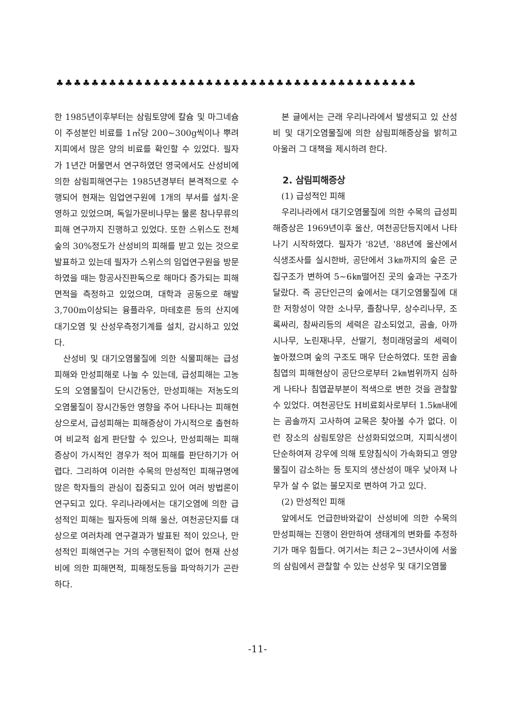♣♣♣♣♣♣♣♣♣♣♣♣♣♣♣♣♣♣♣♣♣♣♣♣♣♣♣♣♣♣♣♣♣♣♣♣♣♣♣♣♣
한 1985년이후부터는 삼림토양에 칼슘 및 마그네슘이 주성분인 비료를 1㎡당 200∼300g씩이나 뿌려 지피에서 많은 양의 비료를 확인할 수 있었다. 필자가 1년간 머물면서 연구하였던 영국에서도 산성비에 의한 삼림피해연구는 1985년경부터 본격적으로 수행되어 현재는 임업연구원에 1개의 부서를 설치·운영하고 있었으며, 독일가문비나무는 물론 참나무류의 피해 연구까지 진행하고 있었다. 또한 스위스도 전체 숲의 30%정도가 산성비의 피해를 받고 있는 것으로 발표하고 있는데 필자가 스위스의 임업연구원을 방문하였을 때는 항공사진판독으로 해마다 증가되는 피해면적을 측정하고 있었으며, 대학과 공동으로 해발 3,700m이상되는 융플라우, 마테호른 등의 산지에 대기오염 및 산성우측정기계를 설치, 감시하고 있었다.
산성비 및 대기오염물질에 의한 식물피해는 급성피해와 만성피해로 나눌 수 있는데, 급성피해는 고농도의 오염물질이 단시간동안, 만성피해는 저농도의 오염물질이 장시간동안 영향을 주어 나타나는 피해현상으로서, 급성피해는 피해증상이 가시적으로 출현하여 비교적 쉽게 판단할 수 있으나, 만성피해는 피해증상이 가시적인 경우가 적어 피해를 판단하기가 어렵다. 그리하여 이러한 수목의 만성적인 피해규명에 많은 학자들의 관심이 집중되고 있어 여러 방법론이 연구되고 있다. 우리나라에서는 대기오염에 의한 급성적인 피해는 필자등에 의해 울산, 여천공단지를 대상으로 여러차례 연구결과가 발표된 적이 있으나, 만성적인 피해연구는 거의 수행된적이 없어 현재 산성비에 의한 피해면적, 피해정도등을 파악하기가 곤란하다.
본 글에서는 근래 우리나라에서 발생되고 있 산성비 및 대기오염물질에 의한 삼림피해증상을 밝히고 아울러 그 대책을 제시하려 한다.
2. 삼림피해증상
(1) 급성적인 피해
우리나라에서 대기오염물질에 의한 수목의 급성피해증상은 1969년이후 울산, 여천공단등지에서 나타나기 시작하였다. 필자가 '82년, '88년에 울산에서 식생조사를 실시한바, 공단에서 3㎞까지의 숲은 군집구조가 변하여 5∼6㎞떨어진 곳의 숲과는 구조가 달랐다. 즉 공단인근의 숲에서는 대기오염물질에 대한 저항성이 약한 소나무, 졸참나무, 상수리나무, 조록싸리, 참싸리등의 세력은 감소되었고, 곰솔, 아까시나무, 노린재나무, 산딸기, 청미래덩굴의 세력이 높아졌으며 숲의 구조도 매우 단순하였다. 또한 곰솔침엽의 피해현상이 공단으로부터 2㎞범위까지 심하게 나타나 침엽끝부분이 적색으로 변한 것을 관찰할 수 있었다. 여천공단도 H비료회사로부터 1.5㎞내에는 곰솔까지 고사하여 교목은 찾아볼 수가 없다. 이런 장소의 삼림토양은 산성화되었으며, 지피식생이 단순하여져 강우에 의해 토양침식이 가속화되고 영양물질이 감소하는 등 토지의 생산성이 매우 낮아져 나무가 살 수 없는 불모지로 변하여 가고 있다.
(2) 만성적인 피해
앞에서도 언급한바와같이 산성비에 의한 수목의 만성피해는 진행이 완만하여 생태계의 변화를 추정하기가 매우 힘들다. 여기서는 최근 2∼3년사이에 서울의 삼림에서 관찰할 수 있는 산성우 및 대기오염물
-11-